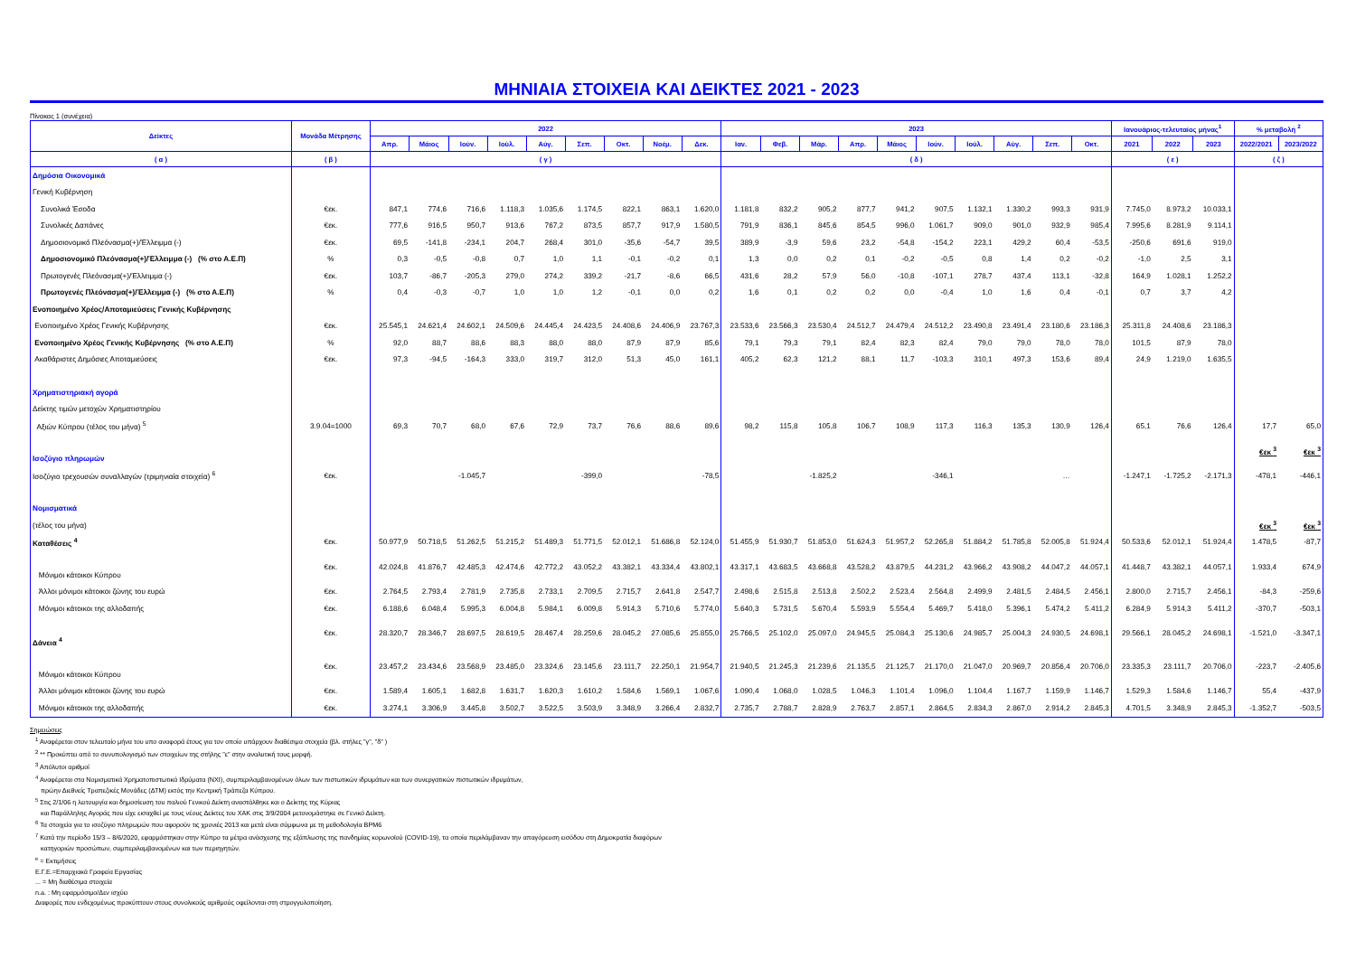ΜΗΝΙΑΙΑ ΣΤΟΙΧΕΙΑ ΚΑΙ ΔΕΙΚΤΕΣ 2021 - 2023
Πίνακας 1 (συνέχεια)
| Δείκτες | Μονάδα Μέτρησης | 2022 | | | | | | | | | 2023 | | | | | | | | | | Ιανουάριος-τελευταίος μήνας<sup>1</sup> | | | % μεταβολή <sup>2</sup> | |
| --- | --- | --- | --- | --- | --- | --- | --- | --- | --- | --- | --- | --- | --- | --- | --- | --- | --- | --- | --- | --- | --- | --- | --- | --- | --- |
| | | Απρ. | Μάιος | Ιούν. | Ιούλ. | Αύγ. | Σεπ. | Οκτ. | Νοέμ. | Δεκ. | Ιαν. | Φεβ. | Μάρ. | Απρ. | Μάιος | Ιούν. | Ιούλ. | Αύγ. | Σεπ. | Οκτ. | 2021 | 2022 | 2023 | 2022/2021 | 2023/2022 |
| ( α ) | ( β ) | ( γ ) | | | | | | | | | ( δ ) | | | | | | | | | | ( ε ) | | | ( ζ ) | |
| Δημόσια Οικονομικά | | | | | | | | | | | | | | | | | | | | | | | | | |
| Γενική Κυβέρνηση | | | | | | | | | | | | | | | | | | | | | | | | | |
| Συνολικά Έσοδα | €εκ. | 847,1 | 774,6 | 716,6 | 1.118,3 | 1.035,6 | 1.174,5 | 822,1 | 863,1 | 1.620,0 | 1.181,8 | 832,2 | 905,2 | 877,7 | 941,2 | 907,5 | 1.132,1 | 1.330,2 | 993,3 | 931,9 | 7.745,0 | 8.973,2 | 10.033,1 | | |
| Συνολικές Δαπάνες | €εκ. | 777,6 | 916,5 | 950,7 | 913,6 | 767,2 | 873,5 | 857,7 | 917,9 | 1.580,5 | 791,9 | 836,1 | 845,6 | 854,5 | 996,0 | 1.061,7 | 909,0 | 901,0 | 932,9 | 985,4 | 7.995,6 | 8.281,9 | 9.114,1 | | |
| Δημοσιονομικό Πλεόνασμα(+)/Έλλειμμα (-) | €εκ. | 69,5 | -141,8 | -234,1 | 204,7 | 268,4 | 301,0 | -35,6 | -54,7 | 39,5 | 389,9 | -3,9 | 59,6 | 23,2 | -54,8 | -154,2 | 223,1 | 429,2 | 60,4 | -53,5 | -250,6 | 691,6 | 919,0 | | |
| Δημοσιονομικό Πλεόνασμα(+)/Έλλειμμα (-) (% στο Α.Ε.Π) | % | 0,3 | -0,5 | -0,8 | 0,7 | 1,0 | 1,1 | -0,1 | -0,2 | 0,1 | 1,3 | 0,0 | 0,2 | 0,1 | -0,2 | -0,5 | 0,8 | 1,4 | 0,2 | -0,2 | -1,0 | 2,5 | 3,1 | | |
| Πρωτογενές Πλεόνασμα(+)/Έλλειμμα (-) | €εκ. | 103,7 | -86,7 | -205,3 | 279,0 | 274,2 | 339,2 | -21,7 | -8,6 | 66,5 | 431,6 | 28,2 | 57,9 | 56,0 | -10,8 | -107,1 | 278,7 | 437,4 | 113,1 | -32,8 | 164,9 | 1.028,1 | 1.252,2 | | |
| Πρωτογενές Πλεόνασμα(+)/Έλλειμμα (-) (% στο Α.Ε.Π) | % | 0,4 | -0,3 | -0,7 | 1,0 | 1,0 | 1,2 | -0,1 | 0,0 | 0,2 | 1,6 | 0,1 | 0,2 | 0,2 | 0,0 | -0,4 | 1,0 | 1,6 | 0,4 | -0,1 | 0,7 | 3,7 | 4,2 | | |
| Ενοποιημένο Χρέος/Αποταμιεύσεις Γενικής Κυβέρνησης | | | | | | | | | | | | | | | | | | | | | | | | | |
| Ενοποιημένο Χρέος Γενικής Κυβέρνησης | €εκ. | 25.545,1 | 24.621,4 | 24.602,1 | 24.509,6 | 24.445,4 | 24.423,5 | 24.408,6 | 24.406,9 | 23.767,3 | 23.533,6 | 23.566,3 | 23.530,4 | 24.512,7 | 24.479,4 | 24.512,2 | 23.490,8 | 23.491,4 | 23.180,6 | 23.186,3 | 25.311,8 | 24.408,6 | 23.186,3 | | |
| Ενοποιημένο Χρέος Γενικής Κυβέρνησης (% στο Α.Ε.Π) | % | 92,0 | 88,7 | 88,6 | 88,3 | 88,0 | 88,0 | 87,9 | 87,9 | 85,6 | 79,1 | 79,3 | 79,1 | 82,4 | 82,3 | 82,4 | 79,0 | 79,0 | 78,0 | 78,0 | 101,5 | 87,9 | 78,0 | | |
| Ακαθάριστες Δημόσιες Αποταμιεύσεις | €εκ. | 97,3 | -94,5 | -164,3 | 333,0 | 319,7 | 312,0 | 51,3 | 45,0 | 161,1 | 405,2 | 62,3 | 121,2 | 88,1 | 11,7 | -103,3 | 310,1 | 497,3 | 153,6 | 89,4 | 24,9 | 1.219,0 | 1.635,5 | | |
| Χρηματιστηριακή αγορά | | | | | | | | | | | | | | | | | | | | | | | | | |
| Δείκτης τιμών μετοχών Χρηματιστηρίου | | | | | | | | | | | | | | | | | | | | | | | | | |
| Αξιών Κύπρου (τέλος του μήνα) <sup>5</sup> | 3.9.04=1000 | 69,3 | 70,7 | 68,0 | 67,6 | 72,9 | 73,7 | 76,6 | 88,6 | 89,6 | 98,2 | 115,8 | 105,8 | 106,7 | 108,9 | 117,3 | 116,3 | 135,3 | 130,9 | 126,4 | 65,1 | 76,6 | 126,4 | 17,7 | 65,0 |
| Ισοζύγιο πληρωμών | | | | | | | | | | | | | | | | | | | | | | | | €εκ <sup>3</sup> | €εκ <sup>3</sup> |
| Ισοζύγιο τρεχουσών συναλλαγών (τριμηνιαία στοιχεία) <sup>6</sup> | €εκ. | | | -1.045,7 | | | -399,0 | | | -78,5 | | | -1.825,2 | | | -346,1 | | | … | | -1.247,1 | -1.725,2 | -2.171,3 | -478,1 | -446,1 |
| Νομισματικά | | | | | | | | | | | | | | | | | | | | | | | | | |
| (τέλος του μήνα) | | | | | | | | | | | | | | | | | | | | | | | | €εκ <sup>3</sup> | €εκ <sup>3</sup> |
| Καταθέσεις <sup>4</sup> | €εκ. | 50.977,9 | 50.718,5 | 51.262,5 | 51.215,2 | 51.489,3 | 51.771,5 | 52.012,1 | 51.686,8 | 52.124,0 | 51.455,9 | 51.930,7 | 51.853,0 | 51.624,3 | 51.957,2 | 52.265,8 | 51.884,2 | 51.785,8 | 52.005,8 | 51.924,4 | 50.533,6 | 52.012,1 | 51.924,4 | 1.478,5 | -87,7 |
| Μόνιμοι κάτοικοι Κύπρου | €εκ. | 42.024,8 | 41.876,7 | 42.485,3 | 42.474,6 | 42.772,2 | 43.052,2 | 43.382,1 | 43.334,4 | 43.802,1 | 43.317,1 | 43.683,5 | 43.668,8 | 43.528,2 | 43.879,5 | 44.231,2 | 43.966,2 | 43.908,2 | 44.047,2 | 44.057,1 | 41.448,7 | 43.382,1 | 44.057,1 | 1.933,4 | 674,9 |
| Άλλοι μόνιμοι κάτοικοι ζώνης του ευρώ | €εκ. | 2.764,5 | 2.793,4 | 2.781,9 | 2.735,8 | 2.733,1 | 2.709,5 | 2.715,7 | 2.641,8 | 2.547,7 | 2.498,6 | 2.515,8 | 2.513,8 | 2.502,2 | 2.523,4 | 2.564,8 | 2.499,9 | 2.481,5 | 2.484,5 | 2.456,1 | 2.800,0 | 2.715,7 | 2.456,1 | -84,3 | -259,6 |
| Μόνιμοι κάτοικοι της αλλοδαπής | €εκ. | 6.188,6 | 6.048,4 | 5.995,3 | 6.004,8 | 5.984,1 | 6.009,8 | 5.914,3 | 5.710,6 | 5.774,0 | 5.640,3 | 5.731,5 | 5.670,4 | 5.593,9 | 5.554,4 | 5.469,7 | 5.418,0 | 5.396,1 | 5.474,2 | 5.411,2 | 6.284,9 | 5.914,3 | 5.411,2 | -370,7 | -503,1 |
| Δάνεια <sup>4</sup> | €εκ. | 28.320,7 | 28.346,7 | 28.697,5 | 28.619,5 | 28.467,4 | 28.259,6 | 28.045,2 | 27.085,6 | 25.855,0 | 25.766,5 | 25.102,0 | 25.097,0 | 24.945,5 | 25.084,3 | 25.130,6 | 24.985,7 | 25.004,3 | 24.930,5 | 24.698,1 | 29.566,1 | 28.045,2 | 24.698,1 | -1.521,0 | -3.347,1 |
| Μόνιμοι κάτοικοι Κύπρου | €εκ. | 23.457,2 | 23.434,6 | 23.568,9 | 23.485,0 | 23.324,6 | 23.145,6 | 23.111,7 | 22.250,1 | 21.954,7 | 21.940,5 | 21.245,3 | 21.239,6 | 21.135,5 | 21.125,7 | 21.170,0 | 21.047,0 | 20.969,7 | 20.856,4 | 20.706,0 | 23.335,3 | 23.111,7 | 20.706,0 | -223,7 | -2.405,6 |
| Άλλοι μόνιμοι κάτοικοι ζώνης του ευρώ | €εκ. | 1.589,4 | 1.605,1 | 1.682,8 | 1.631,7 | 1.620,3 | 1.610,2 | 1.584,6 | 1.569,1 | 1.067,6 | 1.090,4 | 1.068,0 | 1.028,5 | 1.046,3 | 1.101,4 | 1.096,0 | 1.104,4 | 1.167,7 | 1.159,9 | 1.146,7 | 1.529,3 | 1.584,6 | 1.146,7 | 55,4 | -437,9 |
| Μόνιμοι κάτοικοι της αλλοδαπής | €εκ. | 3.274,1 | 3.306,9 | 3.445,8 | 3.502,7 | 3.522,5 | 3.503,9 | 3.348,9 | 3.266,4 | 2.832,7 | 2.735,7 | 2.788,7 | 2.828,9 | 2.763,7 | 2.857,1 | 2.864,5 | 2.834,3 | 2.867,0 | 2.914,2 | 2.845,3 | 4.701,5 | 3.348,9 | 2.845,3 | -1.352,7 | -503,5 |
Σημειώσεις
<sup>1</sup> Αναφέρεται στον τελευταίο μήνα του υπο αναφορά έτους για τον οποίο υπάρχουν διαθέσιμα στοιχεία (βλ. στήλες "γ", "δ" )
<sup>2</sup> ** Προκύπτει από το συνυπολογισμό των στοιχείων της στήλης "ε" στην αναλυτική τους μορφή.
<sup>3</sup> Απόλυτοι αριθμοί
<sup>4</sup> Αναφέρεται στα Νομισματικά Χρηματοπιστωτικά Ιδρύματα (ΝΧΙ), συμπεριλαμβανομένων όλων των πιστωτικών ιδρυμάτων και των συνεργατικών πιστωτικών ιδρυμάτων,
πρώην Διεθνείς Τραπεζικές Μονάδες (ΔΤΜ) εκτός την Κεντρική Τράπεζα Κύπρου.
<sup>5</sup> Στις 2/1/06 η λειτουργία και δημοσίευση του παλιού Γενικού Δείκτη αναστάλθηκε και ο Δείκτης της Κύριας
και Παράλληλης Αγοράς που είχε εισαχθεί με τους νέους Δείκτες του ΧΑΚ στις 3/9/2004 μετονομάστηκε σε Γενικό Δείκτη.
<sup>6</sup> Τα στοιχεία για το ισοζύγιο πληρωμών που αφορούν τις χρονιές 2013 και μετά είναι σύμφωνα με τη μεθοδολογία BPM6
<sup>7</sup> Κατά την περίοδο 15/3 – 8/6/2020, εφαρμόστηκαν στην Κύπρο τα μέτρα ανάσχεσης της εξάπλωσης της πανδημίας κορωνοϊού (COVID-19), τα οποία περιλάμβαναν την απαγόρευση εισόδου στη Δημοκρατία διαφόρων
κατηγοριών προσώπων, συμπεριλαμβανομένων και των περιηγητών.
<sup>e</sup> = Εκτιμήσεις
Ε.Γ.Ε.=Επαρχιακά Γραφεία Εργασίας
... = Μη διαθέσιμα στοιχεία
n.a. : Μη εφαρμόσιμο/Δεν ισχύει
Διαφορές που ενδεχομένως προκύπτουν στους συνολικούς αριθμούς οφείλονται στη στρογγυλοποίηση.